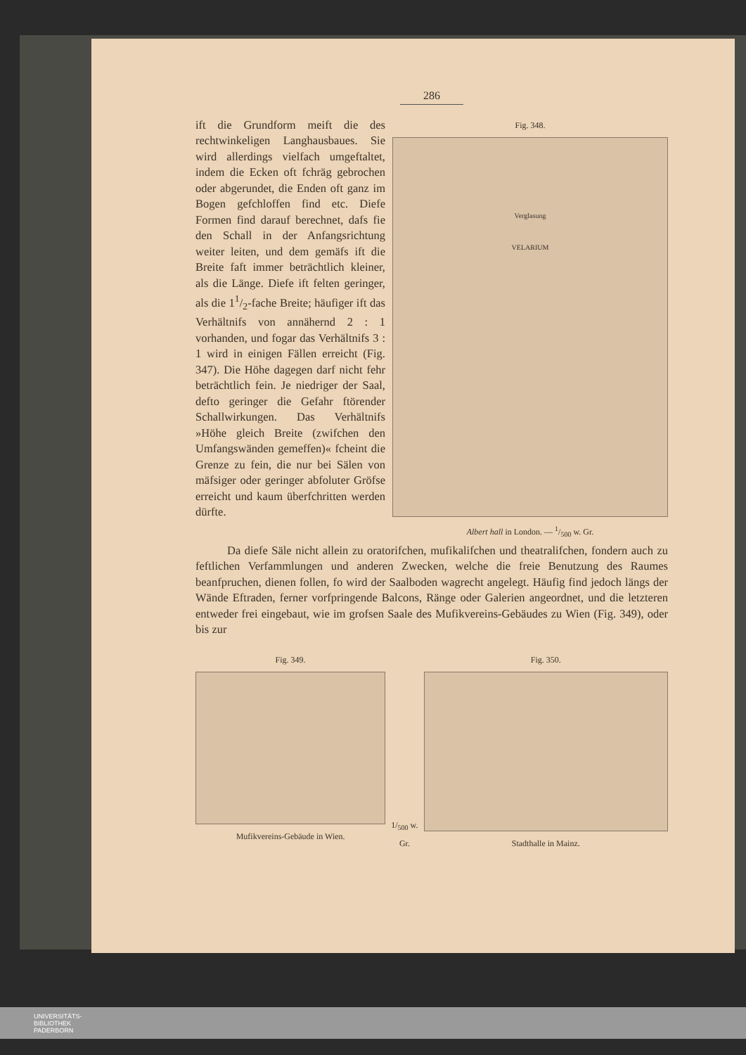286
ift die Grundform meift die des rechtwinkeligen Langhausbaues. Sie wird allerdings vielfach umgeftaltet, indem die Ecken oft fchräg gebrochen oder abgerundet, die Enden oft ganz im Bogen gefchloffen find etc. Diefe Formen find darauf berechnet, dafs fie den Schall in der Anfangsrichtung weiter leiten, und dem gemäfs ift die Breite faft immer beträchtlich kleiner, als die Länge. Diefe ift felten geringer, als die 11/2-fache Breite; häufiger ift das Verhältnifs von annähernd 2 : 1 vorhanden, und fogar das Verhältnifs 3 : 1 wird in einigen Fällen erreicht (Fig. 347). Die Höhe dagegen darf nicht fehr beträchtlich fein. Je niedriger der Saal, defto geringer die Gefahr ftörender Schallwirkungen. Das Verhältnifs »Höhe gleich Breite (zwifchen den Umfangswänden gemeffen)« fcheint die Grenze zu fein, die nur bei Sälen von mäfsiger oder geringer abfoluter Gröfse erreicht und kaum überfchritten werden dürfte.
Fig. 348.
Verglasung
VELARIUM
Albert hall in London. — 1/500 w. Gr.
Da diefe Säle nicht allein zu oratorifchen, mufikalifchen und theatralifchen, fondern auch zu feftlichen Verfammlungen und anderen Zwecken, welche die freie Benutzung des Raumes beanfpruchen, dienen follen, fo wird der Saalboden wagrecht angelegt. Häufig find jedoch längs der Wände Eftraden, ferner vorfpringende Balcons, Ränge oder Galerien angeordnet, und die letzteren entweder frei eingebaut, wie im grofsen Saale des Mufikvereins-Gebäudes zu Wien (Fig. 349), oder bis zur
Fig. 349.
Mufikvereins-Gebäude in Wien.
1/<sub>500</sub> w. Gr. Fig. 350.
Stadthalle in Mainz.
UNIVERSITÄTS-
BIBLIOTHEK
PADERBORN